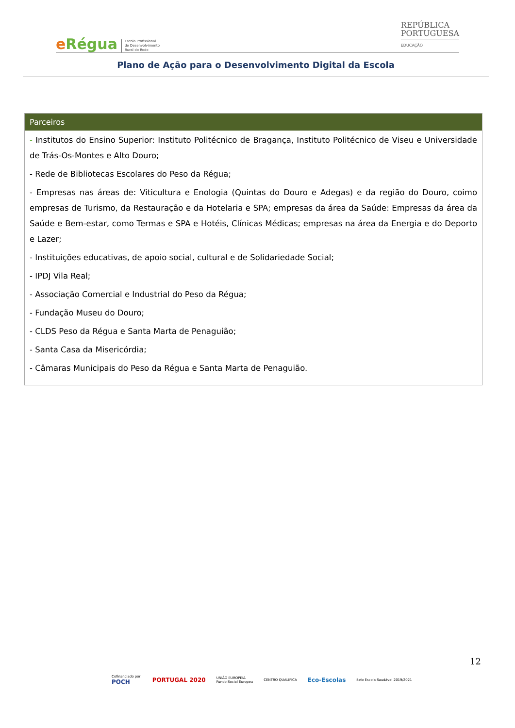eRégua
Escola Profissional
de Desenvolvimento
Rural do Rodo
REPÚBLICA
PORTUGUESA
EDUCAÇÃO
Plano de Ação para o Desenvolvimento Digital da Escola
| Parceiros |
| --- |
| - Institutos do Ensino Superior: Instituto Politécnico de Bragança, Instituto Politécnico de Viseu e Universidade de Trás-Os-Montes e Alto Douro; - Rede de Bibliotecas Escolares do Peso da Régua; - Empresas nas áreas de: Viticultura e Enologia (Quintas do Douro e Adegas) e da região do Douro, coimo empresas de Turismo, da Restauração e da Hotelaria e SPA; empresas da área da Saúde: Empresas da área da Saúde e Bem-estar, como Termas e SPA e Hotéis, Clínicas Médicas; empresas na área da Energia e do Deporto e Lazer; - Instituições educativas, de apoio social, cultural e de Solidariedade Social; - IPDJ Vila Real; - Associação Comercial e Industrial do Peso da Régua; - Fundação Museu do Douro; - CLDS Peso da Régua e Santa Marta de Penaguião; - Santa Casa da Misericórdia; - Câmaras Municipais do Peso da Régua e Santa Marta de Penaguião. |
12
Cofinanciado por:
POCH
PORTUGAL 2020
UNIÃO EUROPEIA
Fundo Social Europeu
CENTRO QUALIFICA
Eco-Escolas
Selo Escola Saudável 2019/2021